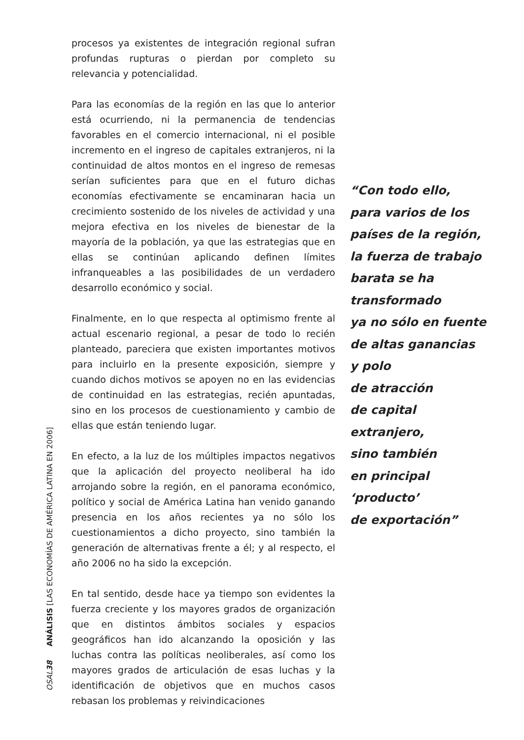OSAL 38 ANÁLISIS [LAS ECONOMÍAS DE AMÉRICA LATINA EN 2006]
procesos ya existentes de integración regional sufran profundas rupturas o pierdan por completo su relevancia y potencialidad.
Para las economías de la región en las que lo anterior está ocurriendo, ni la permanencia de tendencias favorables en el comercio internacional, ni el posible incremento en el ingreso de capitales extranjeros, ni la continuidad de altos montos en el ingreso de remesas serían suficientes para que en el futuro dichas economías efectivamente se encaminaran hacia un crecimiento sostenido de los niveles de actividad y una mejora efectiva en los niveles de bienestar de la mayoría de la población, ya que las estrategias que en ellas se continúan aplicando definen límites infranqueables a las posibilidades de un verdadero desarrollo económico y social.
Finalmente, en lo que respecta al optimismo frente al actual escenario regional, a pesar de todo lo recién planteado, pareciera que existen importantes motivos para incluirlo en la presente exposición, siempre y cuando dichos motivos se apoyen no en las evidencias de continuidad en las estrategias, recién apuntadas, sino en los procesos de cuestionamiento y cambio de ellas que están teniendo lugar.
En efecto, a la luz de los múltiples impactos negativos que la aplicación del proyecto neoliberal ha ido arrojando sobre la región, en el panorama económico, político y social de América Latina han venido ganando presencia en los años recientes ya no sólo los cuestionamientos a dicho proyecto, sino también la generación de alternativas frente a él; y al respecto, el año 2006 no ha sido la excepción.
En tal sentido, desde hace ya tiempo son evidentes la fuerza creciente y los mayores grados de organización que en distintos ámbitos sociales y espacios geográficos han ido alcanzando la oposición y las luchas contra las políticas neoliberales, así como los mayores grados de articulación de esas luchas y la identificación de objetivos que en muchos casos rebasan los problemas y reivindicaciones
“Con todo ello,
para varios de los
países de la región,
la fuerza de trabajo
barata se ha
transformado
ya no sólo en fuente
de altas ganancias
y polo
de atracción
de capital extranjero,
sino también
en principal
‘producto’
de exportación”